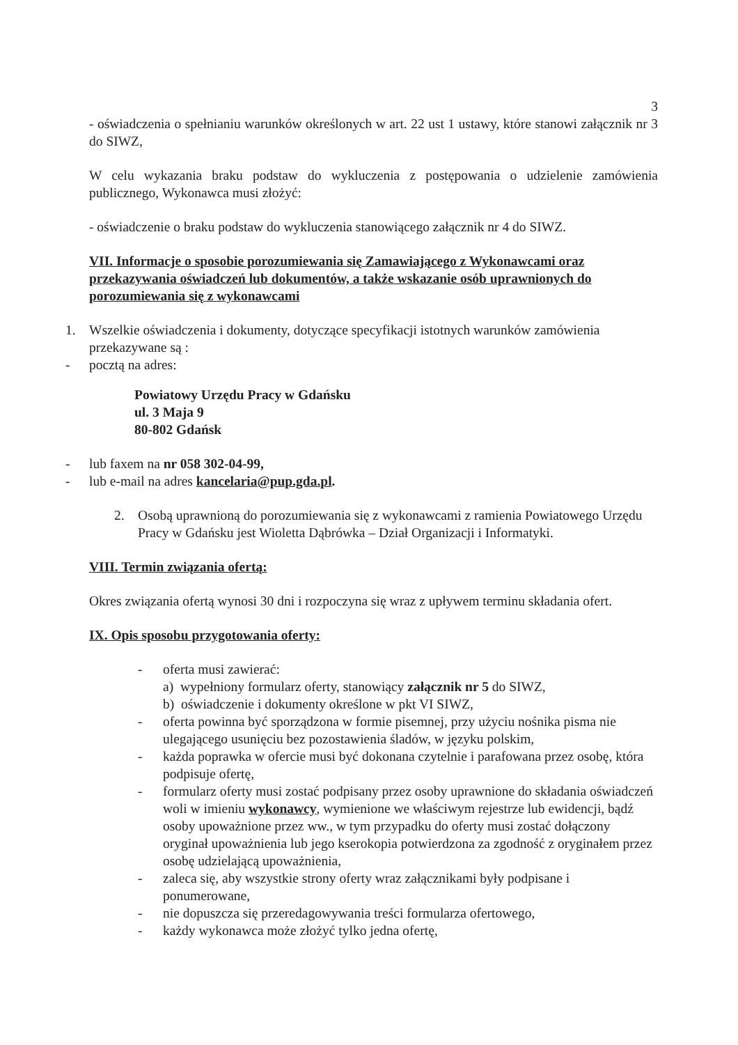3
- oświadczenia o spełnianiu warunków określonych w art. 22 ust 1 ustawy, które stanowi załącznik nr 3 do SIWZ,
W celu wykazania braku podstaw do wykluczenia z postępowania o udzielenie zamówienia publicznego, Wykonawca musi złożyć:
- oświadczenie o braku podstaw do wykluczenia stanowiącego załącznik nr 4 do SIWZ.
VII. Informacje o sposobie porozumiewania się Zamawiającego z Wykonawcami oraz przekazywania oświadczeń lub dokumentów, a także wskazanie osób uprawnionych do porozumiewania się z wykonawcami
1. Wszelkie oświadczenia i dokumenty, dotyczące specyfikacji istotnych warunków zamówienia przekazywane są :
- pocztą na adres:
Powiatowy Urzędu Pracy w Gdańsku
ul. 3 Maja 9
80-802 Gdańsk
- lub faxem na nr 058 302-04-99,
- lub e-mail na adres kancelaria@pup.gda.pl.
2. Osobą uprawnioną do porozumiewania się z wykonawcami z ramienia Powiatowego Urzędu Pracy w Gdańsku jest Wioletta Dąbrówka – Dział Organizacji i Informatyki.
VIII. Termin związania ofertą:
Okres związania ofertą wynosi 30 dni i rozpoczyna się wraz z upływem terminu składania ofert.
IX. Opis sposobu przygotowania oferty:
- oferta musi zawierać:
a) wypełniony formularz oferty, stanowiący załącznik nr 5 do SIWZ,
b) oświadczenie i dokumenty określone w pkt VI SIWZ,
- oferta powinna być sporządzona w formie pisemnej, przy użyciu nośnika pisma nie ulegającego usunięciu bez pozostawienia śladów, w języku polskim,
- każda poprawka w ofercie musi być dokonana czytelnie i parafowana przez osobę, która podpisuje ofertę,
- formularz oferty musi zostać podpisany przez osoby uprawnione do składania oświadczeń woli w imieniu wykonawcy, wymienione we właściwym rejestrze lub ewidencji, bądź osoby upoważnione przez ww., w tym przypadku do oferty musi zostać dołączony oryginał upoważnienia lub jego kserokopia potwierdzona za zgodność z oryginałem przez osobę udzielającą upoważnienia,
- zaleca się, aby wszystkie strony oferty wraz załącznikami były podpisane i ponumerowane,
- nie dopuszcza się przeredagowywania treści formularza ofertowego,
- każdy wykonawca może złożyć tylko jedna ofertę,